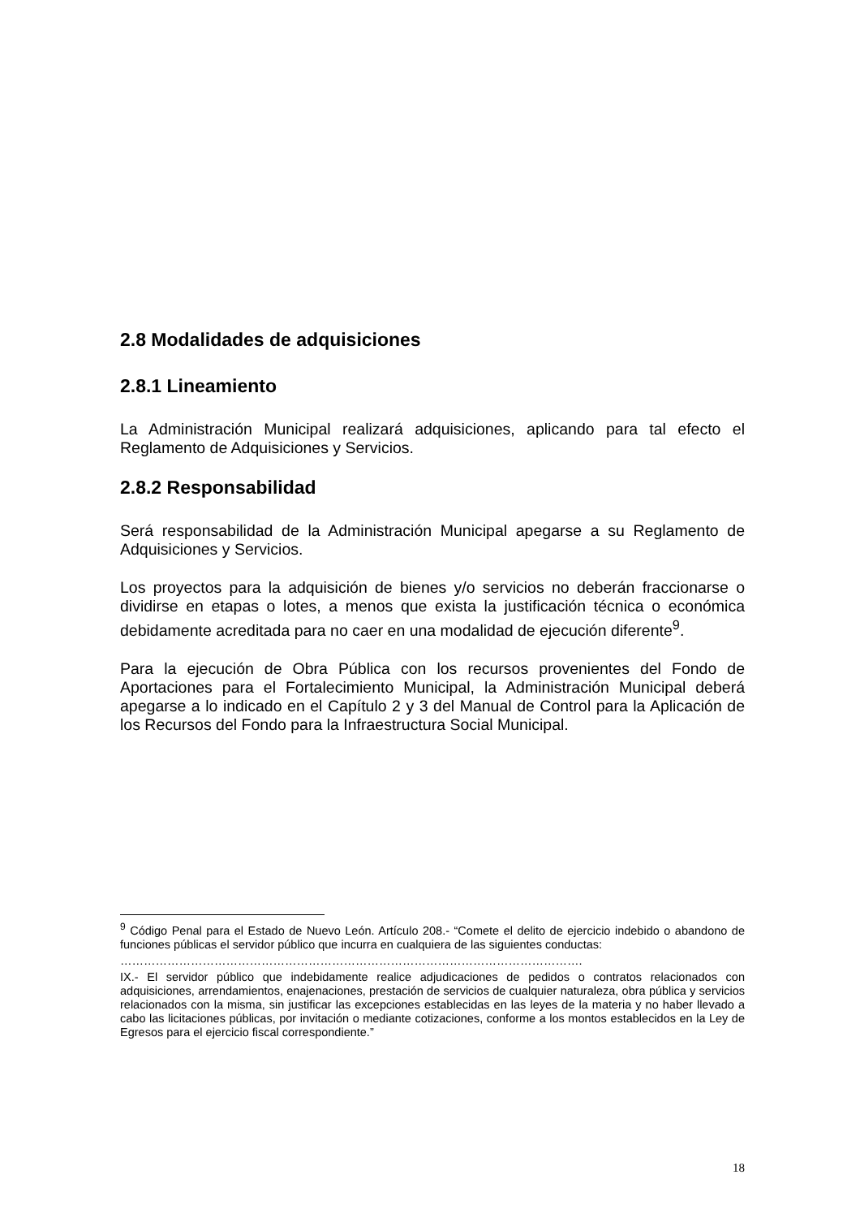2.8 Modalidades de adquisiciones
2.8.1 Lineamiento
La Administración Municipal realizará adquisiciones, aplicando para tal efecto el Reglamento de Adquisiciones y Servicios.
2.8.2 Responsabilidad
Será responsabilidad de la Administración Municipal apegarse a su Reglamento de Adquisiciones y Servicios.
Los proyectos para la adquisición de bienes y/o servicios no deberán fraccionarse o dividirse en etapas o lotes, a menos que exista la justificación técnica o económica debidamente acreditada para no caer en una modalidad de ejecución diferente<sup>9</sup>.
Para la ejecución de Obra Pública con los recursos provenientes del Fondo de Aportaciones para el Fortalecimiento Municipal, la Administración Municipal deberá apegarse a lo indicado en el Capítulo 2 y 3 del Manual de Control para la Aplicación de los Recursos del Fondo para la Infraestructura Social Municipal.
<sup>9</sup> Código Penal para el Estado de Nuevo León. Artículo 208.- “Comete el delito de ejercicio indebido o abandono de funciones públicas el servidor público que incurra en cualquiera de las siguientes conductas:
……………………………………………………………………………………………………….
IX.- El servidor público que indebidamente realice adjudicaciones de pedidos o contratos relacionados con adquisiciones, arrendamientos, enajenaciones, prestación de servicios de cualquier naturaleza, obra pública y servicios relacionados con la misma, sin justificar las excepciones establecidas en las leyes de la materia y no haber llevado a cabo las licitaciones públicas, por invitación o mediante cotizaciones, conforme a los montos establecidos en la Ley de Egresos para el ejercicio fiscal correspondiente.”
18